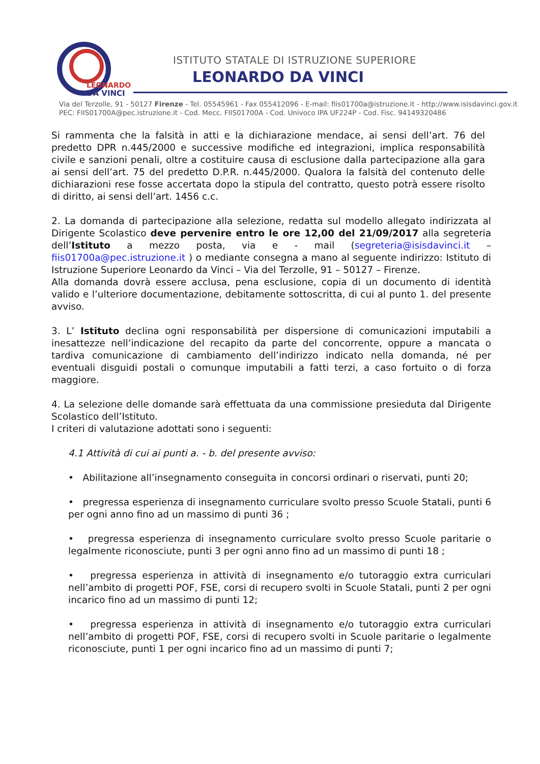LEONARDO
DA VINCI
ISTITUTO STATALE DI ISTRUZIONE SUPERIORE
LEONARDO DA VINCI
Via del Terzolle, 91 - 50127 Firenze - Tel. 05545961 - Fax 055412096 - E-mail: fiis01700a@istruzione.it - http://www.isisdavinci.gov.it
PEC: FIIS01700A@pec.istruzione.it - Cod. Mecc. FIIS01700A - Cod. Univoco IPA UF224P - Cod. Fisc. 94149320486
Si rammenta che la falsità in atti e la dichiarazione mendace, ai sensi dell’art. 76 del predetto DPR n.445/2000 e successive modifiche ed integrazioni, implica responsabilità civile e sanzioni penali, oltre a costituire causa di esclusione dalla partecipazione alla gara ai sensi dell’art. 75 del predetto D.P.R. n.445/2000. Qualora la falsità del contenuto delle dichiarazioni rese fosse accertata dopo la stipula del contratto, questo potrà essere risolto di diritto, ai sensi dell’art. 1456 c.c.
2. La domanda di partecipazione alla selezione, redatta sul modello allegato indirizzata al Dirigente Scolastico deve pervenire entro le ore 12,00 del 21/09/2017 alla segreteria dell’Istituto a mezzo posta, via e - mail (segreteria@isisdavinci.it – fiis01700a@pec.istruzione.it ) o mediante consegna a mano al seguente indirizzo: Istituto di Istruzione Superiore Leonardo da Vinci – Via del Terzolle, 91 – 50127 – Firenze.
Alla domanda dovrà essere acclusa, pena esclusione, copia di un documento di identità valido e l’ulteriore documentazione, debitamente sottoscritta, di cui al punto 1. del presente avviso.
3. L’ Istituto declina ogni responsabilità per dispersione di comunicazioni imputabili a inesattezze nell’indicazione del recapito da parte del concorrente, oppure a mancata o tardiva comunicazione di cambiamento dell’indirizzo indicato nella domanda, né per eventuali disguidi postali o comunque imputabili a fatti terzi, a caso fortuito o di forza maggiore.
4. La selezione delle domande sarà effettuata da una commissione presieduta dal Dirigente Scolastico dell’Istituto.
I criteri di valutazione adottati sono i seguenti:
4.1 Attività di cui ai punti a. - b. del presente avviso:
• Abilitazione all’insegnamento conseguita in concorsi ordinari o riservati, punti 20;
• pregressa esperienza di insegnamento curriculare svolto presso Scuole Statali, punti 6 per ogni anno fino ad un massimo di punti 36 ;
• pregressa esperienza di insegnamento curriculare svolto presso Scuole paritarie o legalmente riconosciute, punti 3 per ogni anno fino ad un massimo di punti 18 ;
• pregressa esperienza in attività di insegnamento e/o tutoraggio extra curriculari nell’ambito di progetti POF, FSE, corsi di recupero svolti in Scuole Statali, punti 2 per ogni incarico fino ad un massimo di punti 12;
• pregressa esperienza in attività di insegnamento e/o tutoraggio extra curriculari nell’ambito di progetti POF, FSE, corsi di recupero svolti in Scuole paritarie o legalmente riconosciute, punti 1 per ogni incarico fino ad un massimo di punti 7;